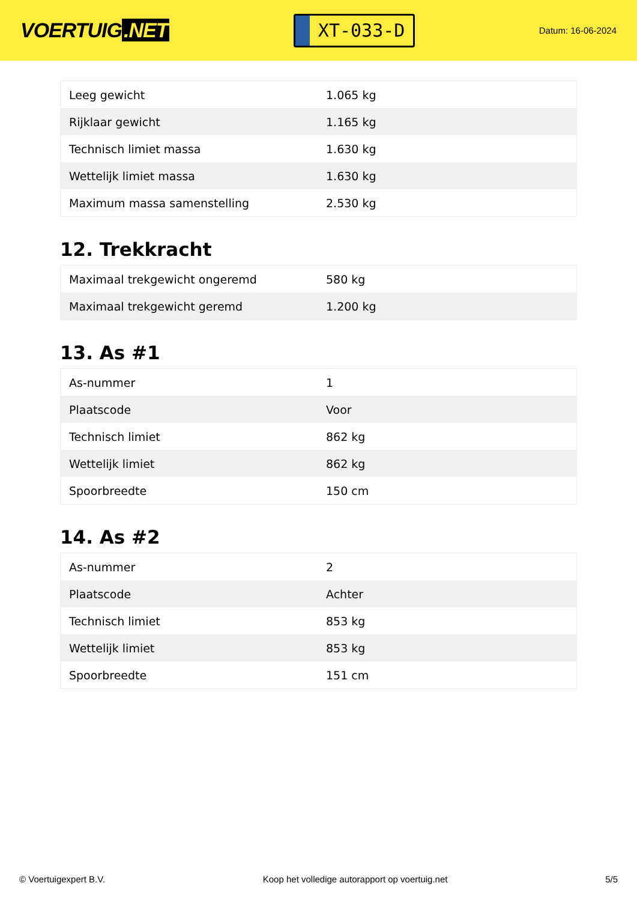VOERTUIG.NET
XT-033-D
Datum: 16-06-2024
| Leeg gewicht | 1.065 kg |
| Rijklaar gewicht | 1.165 kg |
| Technisch limiet massa | 1.630 kg |
| Wettelijk limiet massa | 1.630 kg |
| Maximum massa samenstelling | 2.530 kg |
12. Trekkracht
| Maximaal trekgewicht ongeremd | 580 kg |
| Maximaal trekgewicht geremd | 1.200 kg |
13. As #1
| As-nummer | 1 |
| Plaatscode | Voor |
| Technisch limiet | 862 kg |
| Wettelijk limiet | 862 kg |
| Spoorbreedte | 150 cm |
14. As #2
| As-nummer | 2 |
| Plaatscode | Achter |
| Technisch limiet | 853 kg |
| Wettelijk limiet | 853 kg |
| Spoorbreedte | 151 cm |
© Voertuigexpert B.V. Koop het volledige autorapport op voertuig.net 5/5